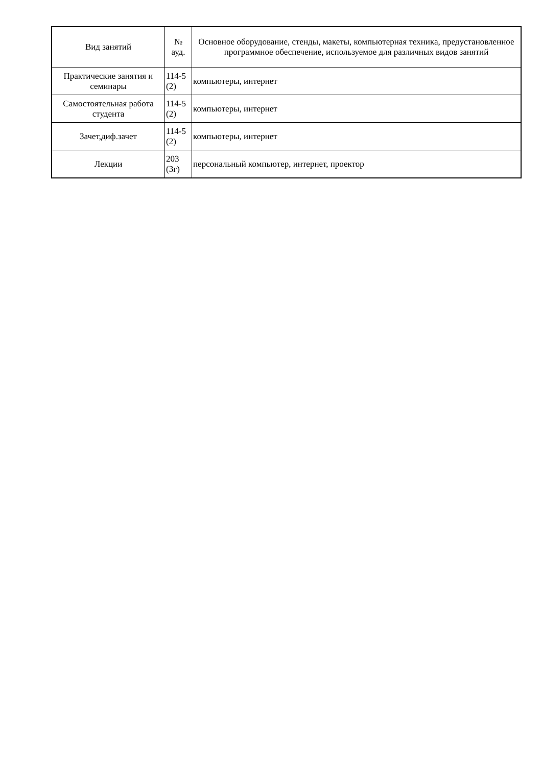| Вид занятий | № ауд. | Основное оборудование, стенды, макеты, компьютерная техника, предустановленное программное обеспечение, используемое для различных видов занятий |
| --- | --- | --- |
| Практические занятия и семинары | 114-5 (2) | компьютеры, интернет |
| Самостоятельная работа студента | 114-5 (2) | компьютеры, интернет |
| Зачет,диф.зачет | 114-5 (2) | компьютеры, интернет |
| Лекции | 203 (3г) | персональный компьютер, интернет, проектор |